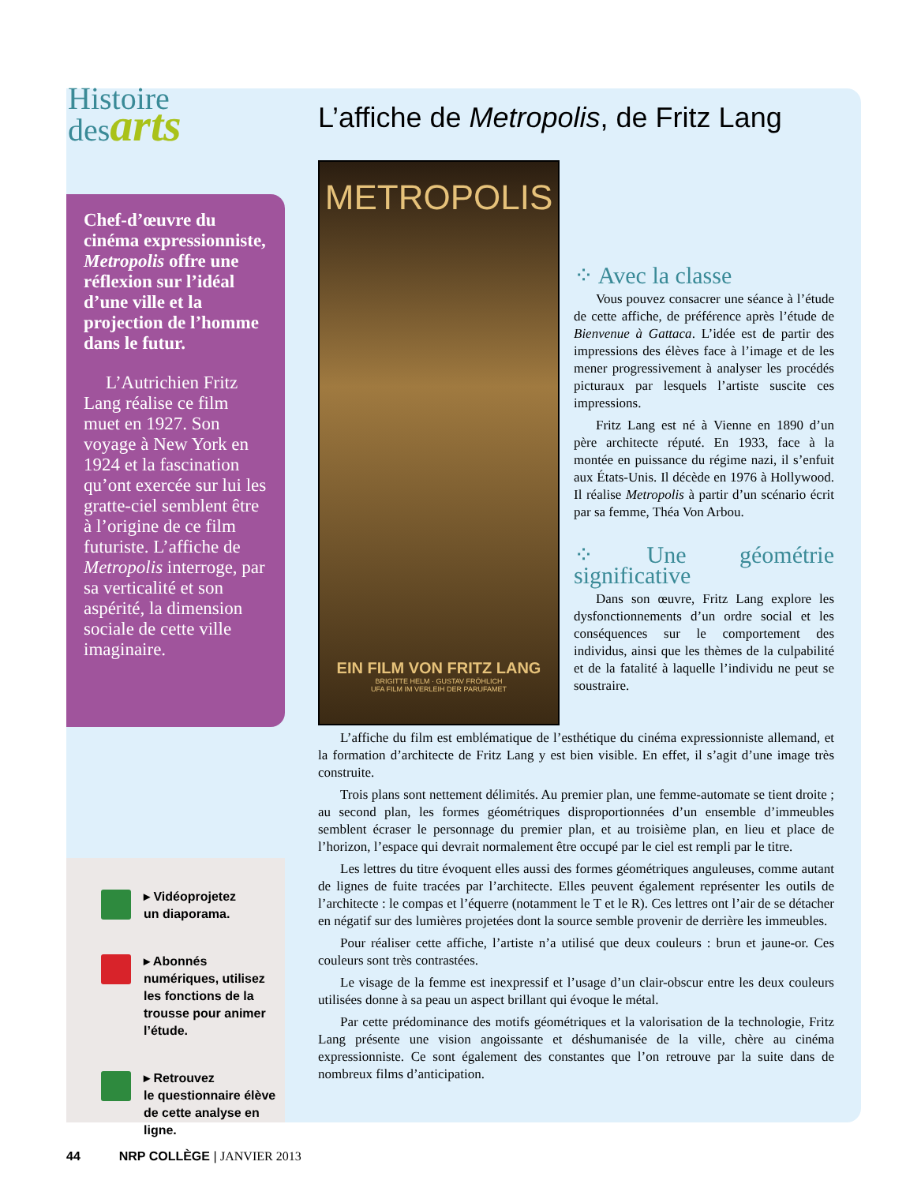Histoire
desarts
L’affiche de Metropolis, de Fritz Lang
Chef-d’œuvre du cinéma expressionniste, Metropolis offre une réflexion sur l’idéal d’une ville et la projection de l’homme dans le futur.
L’Autrichien Fritz Lang réalise ce film muet en 1927. Son voyage à New York en 1924 et la fascination qu’ont exercée sur lui les gratte-ciel semblent être à l’origine de ce film futuriste. L’affiche de Metropolis interroge, par sa verticalité et son aspérité, la dimension sociale de cette ville imaginaire.
METROPOLIS
EIN FILM VON FRITZ LANG
BRIGITTE HELM · GUSTAV FRÖHLICH
UFA FILM IM VERLEIH DER PARUFAMET
⁘ Avec la classe
Vous pouvez consacrer une séance à l’étude de cette affiche, de préférence après l’étude de Bienvenue à Gattaca. L’idée est de partir des impressions des élèves face à l’image et de les mener progressivement à analyser les procédés picturaux par lesquels l’artiste suscite ces impressions.
Fritz Lang est né à Vienne en 1890 d’un père architecte réputé. En 1933, face à la montée en puissance du régime nazi, il s’enfuit aux États-Unis. Il décède en 1976 à Hollywood. Il réalise Metropolis à partir d’un scénario écrit par sa femme, Théa Von Arbou.
⁘ Une géométrie significative
Dans son œuvre, Fritz Lang explore les dysfonctionnements d’un ordre social et les conséquences sur le comportement des individus, ainsi que les thèmes de la culpabilité et de la fatalité à laquelle l’individu ne peut se soustraire.
L’affiche du film est emblématique de l’esthétique du cinéma expressionniste allemand, et la formation d’architecte de Fritz Lang y est bien visible. En effet, il s’agit d’une image très construite.
Trois plans sont nettement délimités. Au premier plan, une femme-automate se tient droite ; au second plan, les formes géométriques disproportionnées d’un ensemble d’immeubles semblent écraser le personnage du premier plan, et au troisième plan, en lieu et place de l’horizon, l’espace qui devrait normalement être occupé par le ciel est rempli par le titre.
Les lettres du titre évoquent elles aussi des formes géométriques anguleuses, comme autant de lignes de fuite tracées par l’architecte. Elles peuvent également représenter les outils de l’architecte : le compas et l’équerre (notamment le T et le R). Ces lettres ont l’air de se détacher en négatif sur des lumières projetées dont la source semble provenir de derrière les immeubles.
Pour réaliser cette affiche, l’artiste n’a utilisé que deux couleurs : brun et jaune-or. Ces couleurs sont très contrastées.
Le visage de la femme est inexpressif et l’usage d’un clair-obscur entre les deux couleurs utilisées donne à sa peau un aspect brillant qui évoque le métal.
Par cette prédominance des motifs géométriques et la valorisation de la technologie, Fritz Lang présente une vision angoissante et déshumanisée de la ville, chère au cinéma expressionniste. Ce sont également des constantes que l’on retrouve par la suite dans de nombreux films d’anticipation.
▸ Vidéoprojetez
un diaporama.
▸ Abonnés numériques, utilisez les fonctions de la trousse pour animer l’étude.
▸ Retrouvez
le questionnaire élève de cette analyse en ligne.
44 NRP COLLÈGE | JANVIER 2013